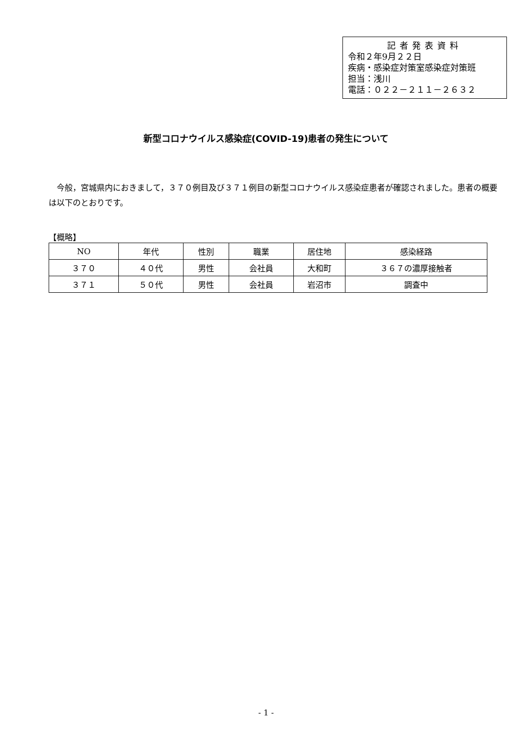記者発表資料
令和２年9月２２日
疾病・感染症対策室感染症対策班
担当：浅川
電話：０２２－２１１－２６３２
新型コロナウイルス感染症(COVID-19)患者の発生について
今般，宮城県内におきまして，３７０例目及び３７１例目の新型コロナウイルス感染症患者が確認されました。患者の概要は以下のとおりです。
【概略】
| NO | 年代 | 性別 | 職業 | 居住地 | 感染経路 |
| --- | --- | --- | --- | --- | --- |
| ３７０ | ４０代 | 男性 | 会社員 | 大和町 | ３６７の濃厚接触者 |
| ３７１ | ５０代 | 男性 | 会社員 | 岩沼市 | 調査中 |
- 1 -